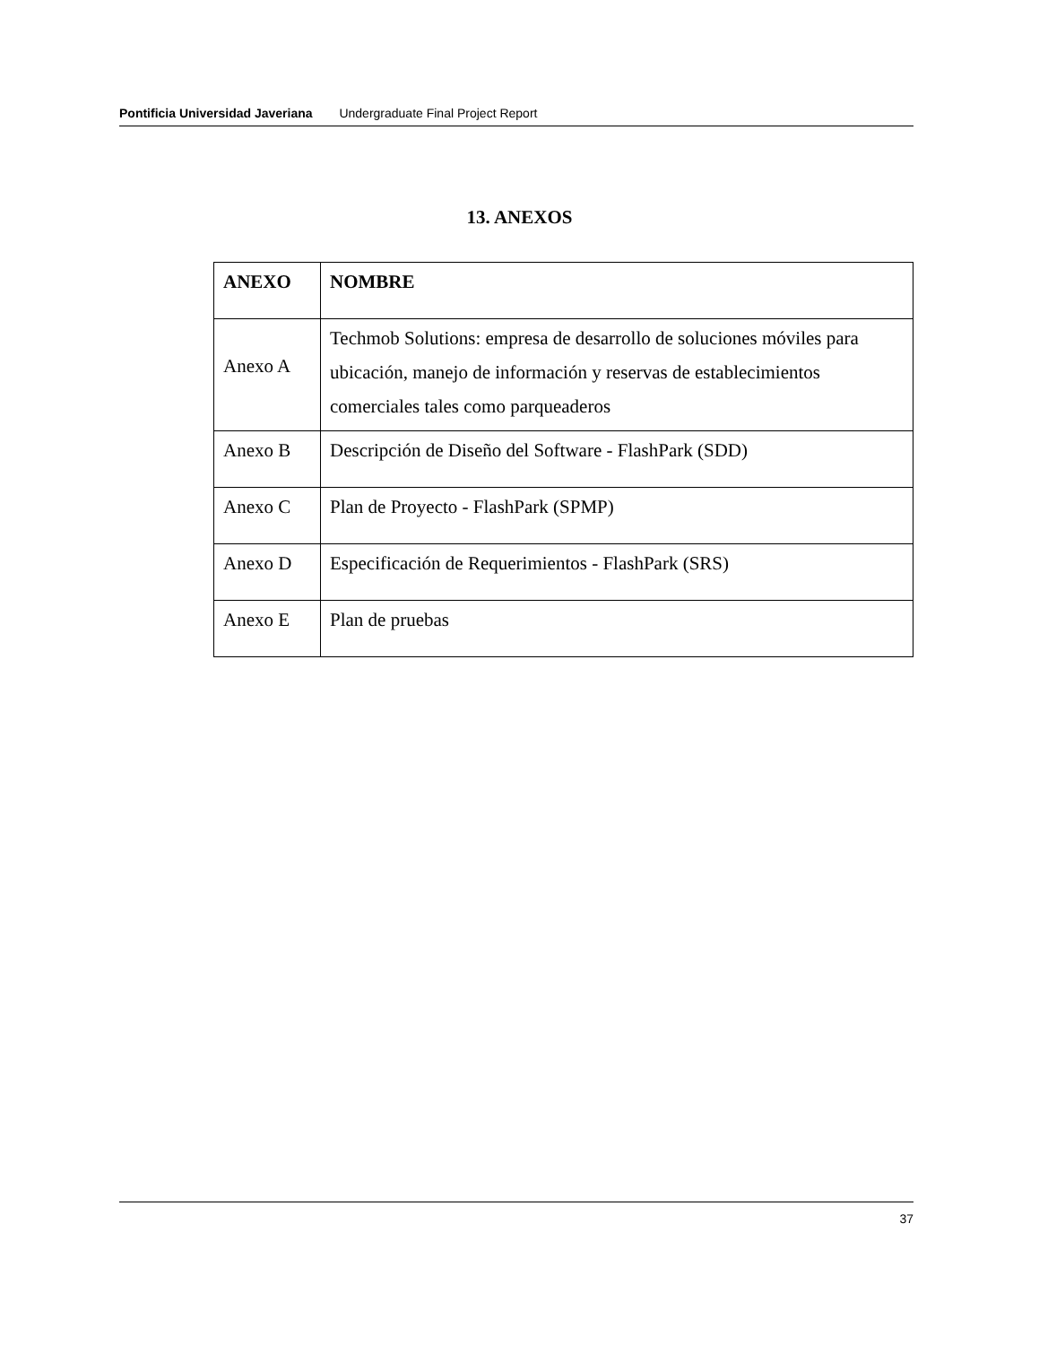Pontificia Universidad Javeriana Undergraduate Final Project Report
13. ANEXOS
| ANEXO | NOMBRE |
| --- | --- |
| Anexo A | Techmob Solutions: empresa de desarrollo de soluciones móviles para ubicación, manejo de información y reservas de establecimientos comerciales tales como parqueaderos |
| Anexo B | Descripción de Diseño del Software - FlashPark (SDD) |
| Anexo C | Plan de Proyecto - FlashPark (SPMP) |
| Anexo D | Especificación de Requerimientos - FlashPark (SRS) |
| Anexo E | Plan de pruebas |
37